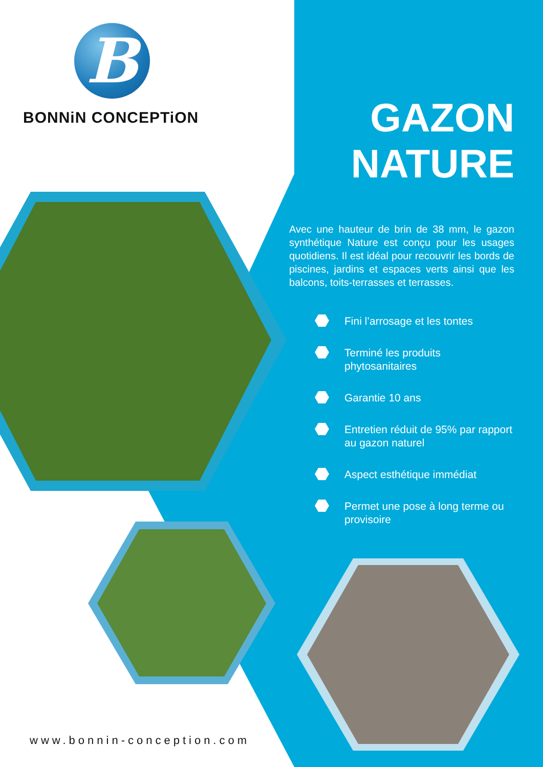B
BONNiN CONCEPTiON
GAZON
NATURE
Avec une hauteur de brin de 38 mm, le gazon synthétique Nature est conçu pour les usages quotidiens. Il est idéal pour recouvrir les bords de piscines, jardins et espaces verts ainsi que les balcons, toits-terrasses et terrasses.
Fini l’arrosage et les tontes
Terminé les produits phytosanitaires
Garantie 10 ans
Entretien réduit de 95% par rapport au gazon naturel
Aspect esthétique immédiat
Permet une pose à long terme ou provisoire
www.bonnin-conception.com